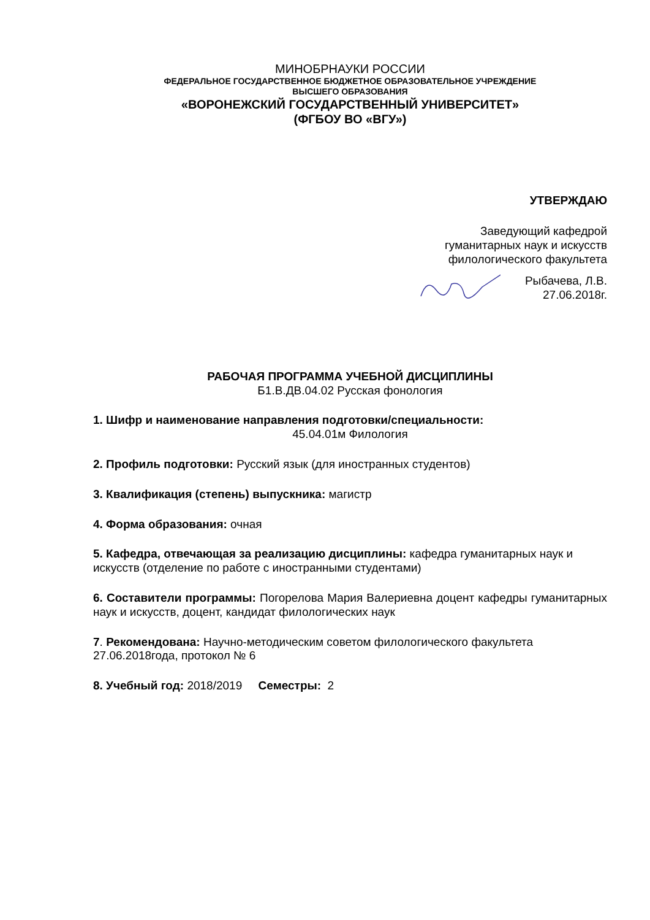МИНОБРНАУКИ РОССИИ
ФЕДЕРАЛЬНОЕ ГОСУДАРСТВЕННОЕ БЮДЖЕТНОЕ ОБРАЗОВАТЕЛЬНОЕ УЧРЕЖДЕНИЕ
ВЫСШЕГО ОБРАЗОВАНИЯ
«ВОРОНЕЖСКИЙ ГОСУДАРСТВЕННЫЙ УНИВЕРСИТЕТ»
(ФГБОУ ВО «ВГУ»)
УТВЕРЖДАЮ
Заведующий кафедрой
гуманитарных наук и искусств
филологического факультета
Рыбачева, Л.В.
27.06.2018г.
РАБОЧАЯ ПРОГРАММА УЧЕБНОЙ ДИСЦИПЛИНЫ
Б1.В.ДВ.04.02 Русская фонология
1. Шифр и наименование направления подготовки/специальности:
45.04.01м Филология
2. Профиль подготовки: Русский язык (для иностранных студентов)
3. Квалификация (степень) выпускника: магистр
4. Форма образования: очная
5. Кафедра, отвечающая за реализацию дисциплины: кафедра гуманитарных наук и искусств (отделение по работе с иностранными студентами)
6. Составители программы: Погорелова Мария Валериевна доцент кафедры гуманитарных наук и искусств, доцент, кандидат филологических наук
7. Рекомендована: Научно-методическим советом филологического факультета 27.06.2018года, протокол № 6
8. Учебный год: 2018/2019 Семестры: 2